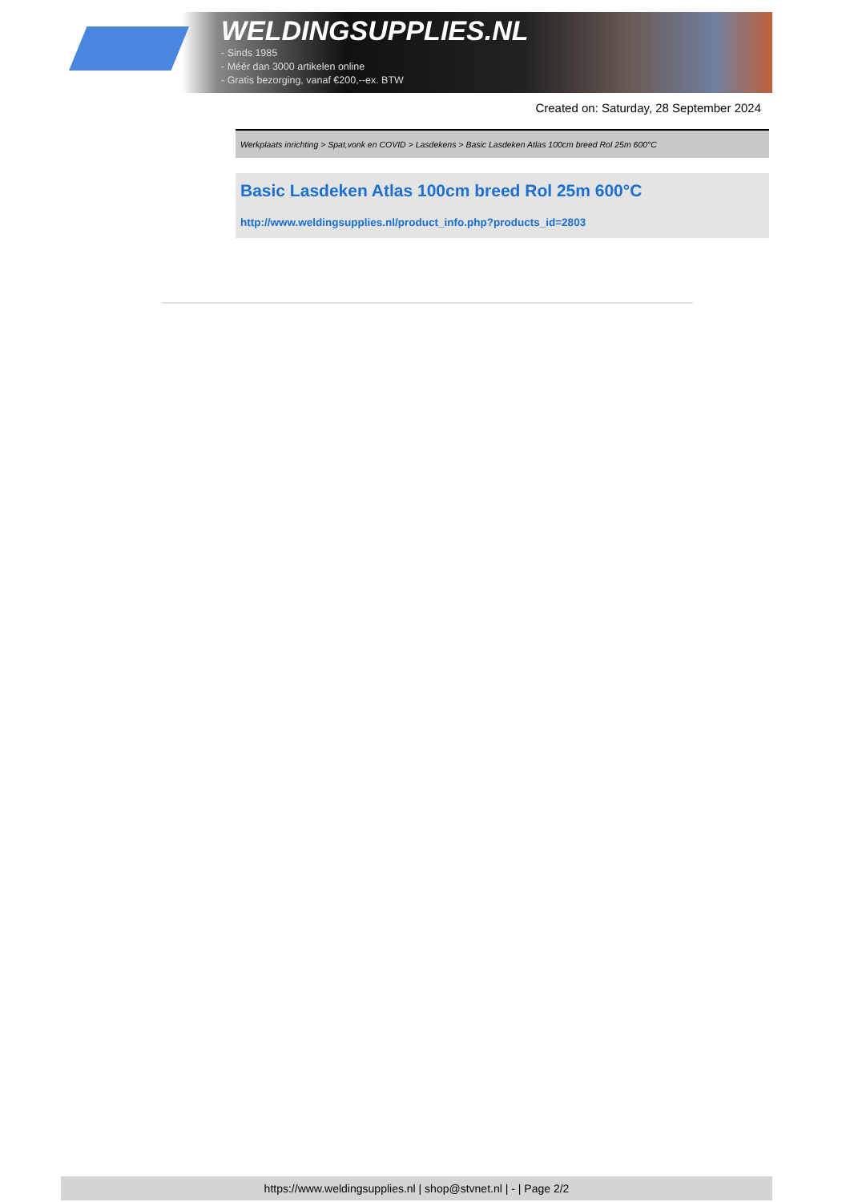WELDINGSUPPLIES.NL
- Sinds 1985
- Méér dan 3000 artikelen online
- Gratis bezorging, vanaf €200,--ex. BTW
Created on: Saturday, 28 September 2024
Werkplaats inrichting > Spat,vonk en COVID > Lasdekens > Basic Lasdeken Atlas 100cm breed Rol 25m 600°C
Basic Lasdeken Atlas 100cm breed Rol 25m 600°C
http://www.weldingsupplies.nl/product_info.php?products_id=2803
https://www.weldingsupplies.nl | shop@stvnet.nl | - | Page 2/2